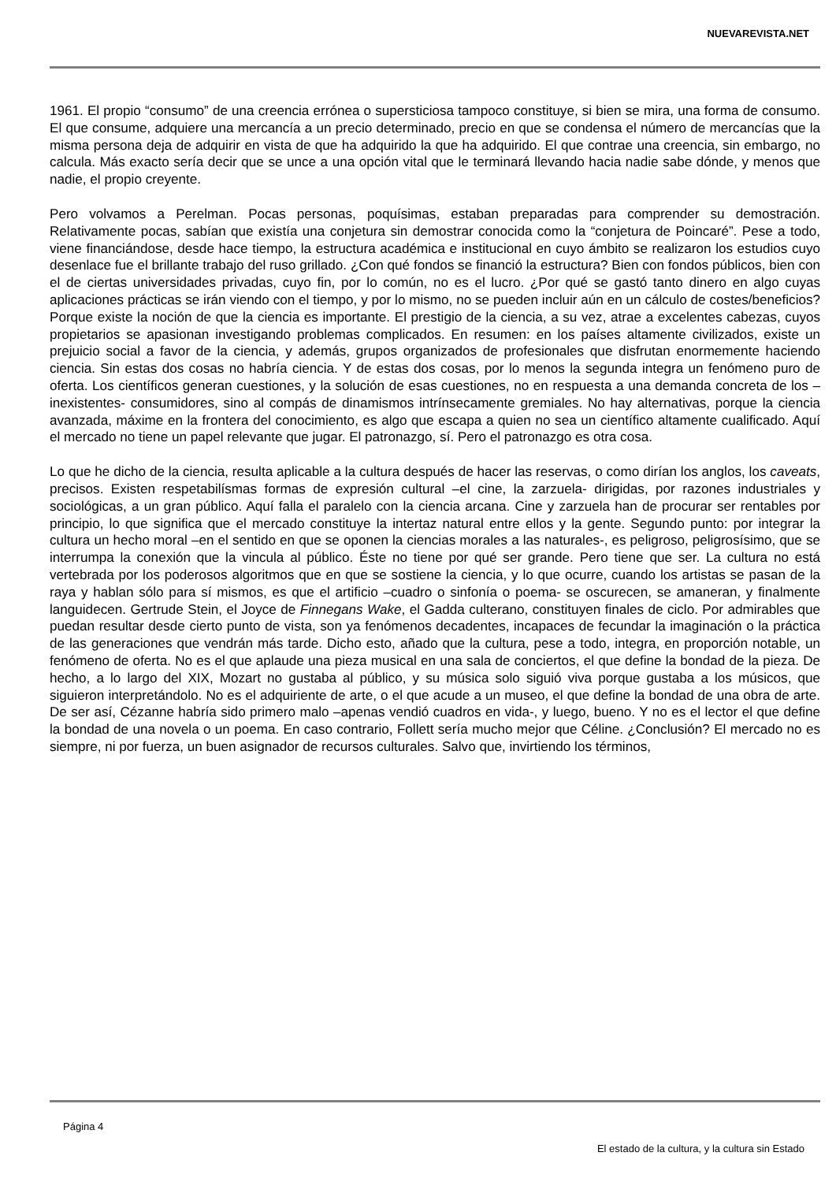NUEVAREVISTA.NET
1961. El propio “consumo” de una creencia errónea o supersticiosa tampoco constituye, si bien se mira, una forma de consumo. El que consume, adquiere una mercancía a un precio determinado, precio en que se condensa el número de mercancías que la misma persona deja de adquirir en vista de que ha adquirido la que ha adquirido. El que contrae una creencia, sin embargo, no calcula. Más exacto sería decir que se unce a una opción vital que le terminará llevando hacia nadie sabe dónde, y menos que nadie, el propio creyente.
Pero volvamos a Perelman. Pocas personas, poquísimas, estaban preparadas para comprender su demostración. Relativamente pocas, sabían que existía una conjetura sin demostrar conocida como la “conjetura de Poincaré”. Pese a todo, viene financiándose, desde hace tiempo, la estructura académica e institucional en cuyo ámbito se realizaron los estudios cuyo desenlace fue el brillante trabajo del ruso grillado. ¿Con qué fondos se financió la estructura? Bien con fondos públicos, bien con el de ciertas universidades privadas, cuyo fin, por lo común, no es el lucro. ¿Por qué se gastó tanto dinero en algo cuyas aplicaciones prácticas se irán viendo con el tiempo, y por lo mismo, no se pueden incluir aún en un cálculo de costes/beneficios? Porque existe la noción de que la ciencia es importante. El prestigio de la ciencia, a su vez, atrae a excelentes cabezas, cuyos propietarios se apasionan investigando problemas complicados. En resumen: en los países altamente civilizados, existe un prejuicio social a favor de la ciencia, y además, grupos organizados de profesionales que disfrutan enormemente haciendo ciencia. Sin estas dos cosas no habría ciencia. Y de estas dos cosas, por lo menos la segunda integra un fenómeno puro de oferta. Los científicos generan cuestiones, y la solución de esas cuestiones, no en respuesta a una demanda concreta de los –inexistentes- consumidores, sino al compás de dinamismos intrínsecamente gremiales. No hay alternativas, porque la ciencia avanzada, máxime en la frontera del conocimiento, es algo que escapa a quien no sea un científico altamente cualificado. Aquí el mercado no tiene un papel relevante que jugar. El patronazgo, sí. Pero el patronazgo es otra cosa.
Lo que he dicho de la ciencia, resulta aplicable a la cultura después de hacer las reservas, o como dirían los anglos, los caveats, precisos. Existen respetabilísmas formas de expresión cultural –el cine, la zarzuela- dirigidas, por razones industriales y sociológicas, a un gran público. Aquí falla el paralelo con la ciencia arcana. Cine y zarzuela han de procurar ser rentables por principio, lo que significa que el mercado constituye la intertaz natural entre ellos y la gente. Segundo punto: por integrar la cultura un hecho moral –en el sentido en que se oponen la ciencias morales a las naturales-, es peligroso, peligrosísimo, que se interrumpa la conexión que la vincula al público. Éste no tiene por qué ser grande. Pero tiene que ser. La cultura no está vertebrada por los poderosos algoritmos que en que se sostiene la ciencia, y lo que ocurre, cuando los artistas se pasan de la raya y hablan sólo para sí mismos, es que el artificio –cuadro o sinfonía o poema- se oscurecen, se amaneran, y finalmente languidecen. Gertrude Stein, el Joyce de Finnegans Wake, el Gadda culterano, constituyen finales de ciclo. Por admirables que puedan resultar desde cierto punto de vista, son ya fenómenos decadentes, incapaces de fecundar la imaginación o la práctica de las generaciones que vendrán más tarde. Dicho esto, añado que la cultura, pese a todo, integra, en proporción notable, un fenómeno de oferta. No es el que aplaude una pieza musical en una sala de conciertos, el que define la bondad de la pieza. De hecho, a lo largo del XIX, Mozart no gustaba al público, y su música solo siguió viva porque gustaba a los músicos, que siguieron interpretándolo. No es el adquiriente de arte, o el que acude a un museo, el que define la bondad de una obra de arte. De ser así, Cézanne habría sido primero malo –apenas vendió cuadros en vida-, y luego, bueno. Y no es el lector el que define la bondad de una novela o un poema. En caso contrario, Follett sería mucho mejor que Céline. ¿Conclusión? El mercado no es siempre, ni por fuerza, un buen asignador de recursos culturales. Salvo que, invirtiendo los términos,
Página 4
El estado de la cultura, y la cultura sin Estado